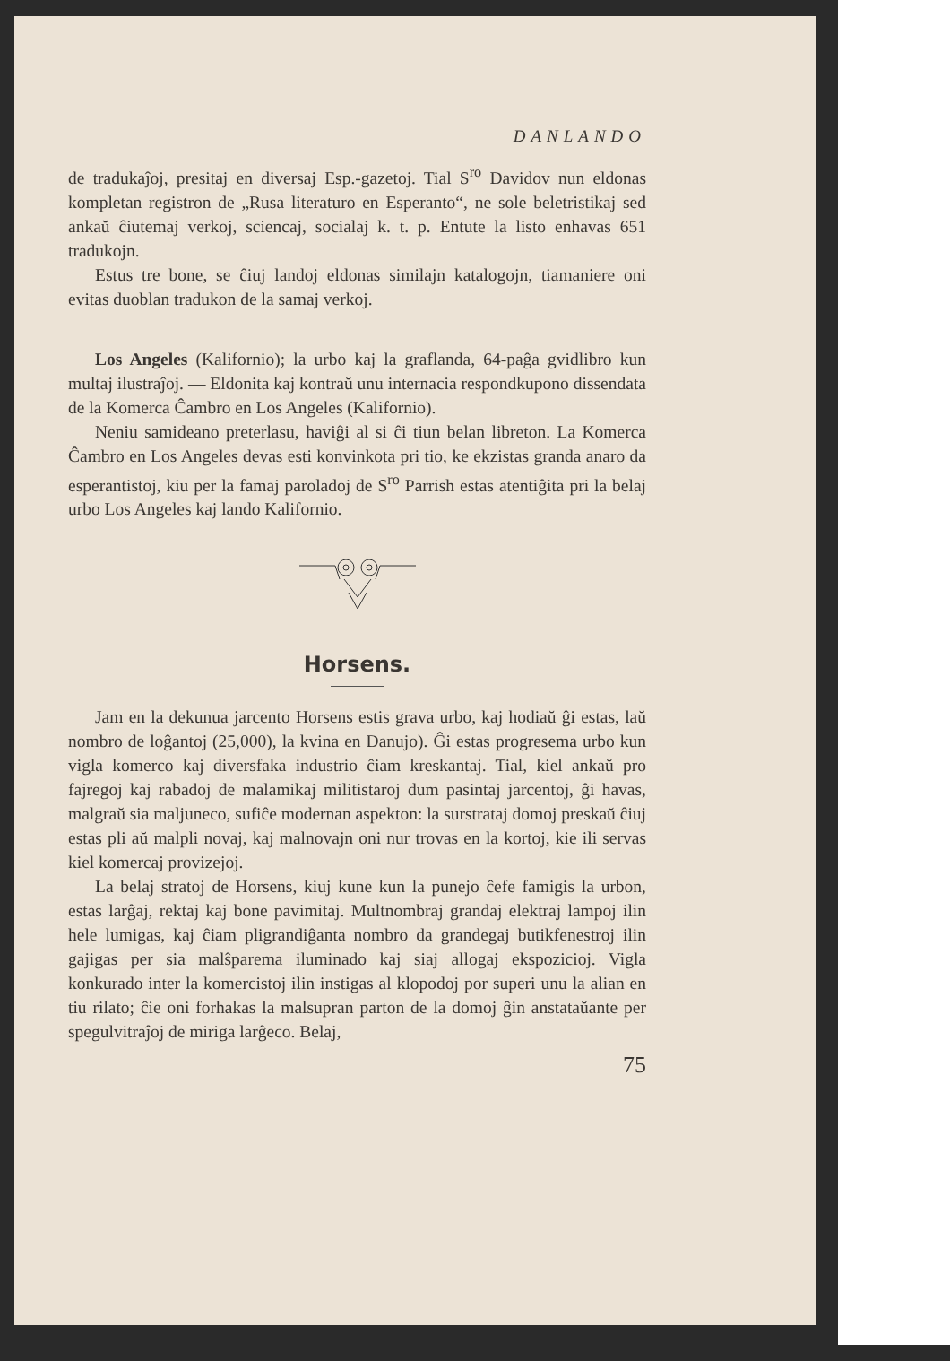DANLANDO
de tradukaĵoj, presitaj en diversaj Esp.-gazetoj. Tial S<sup>ro</sup> Davidov nun eldonas kompletan registron de „Rusa literaturo en Esperanto“, ne sole beletristikaj sed ankaŭ ĉiutemaj verkoj, sciencaj, socialaj k. t. p. Entute la listo enhavas 651 tradukojn.
Estus tre bone, se ĉiuj landoj eldonas similajn katalogojn, tiamaniere oni evitas duoblan tradukon de la samaj verkoj.
Los Angeles (Kalifornio); la urbo kaj la graflanda, 64-paĝa gvidlibro kun multaj ilustraĵoj. — Eldonita kaj kontraŭ unu internacia respondkupono dissendata de la Komerca Ĉambro en Los Angeles (Kalifornio).
Neniu samideano preterlasu, haviĝi al si ĉi tiun belan libreton. La Komerca Ĉambro en Los Angeles devas esti konvinkota pri tio, ke ekzistas granda anaro da esperantistoj, kiu per la famaj paroladoj de S<sup>ro</sup> Parrish estas atentiĝita pri la belaj urbo Los Angeles kaj lando Kalifornio.
Horsens.
Jam en la dekunua jarcento Horsens estis grava urbo, kaj hodiaŭ ĝi estas, laŭ nombro de loĝantoj (25,000), la kvina en Danujo). Ĝi estas progresema urbo kun vigla komerco kaj diversfaka industrio ĉiam kreskantaj. Tial, kiel ankaŭ pro fajregoj kaj rabadoj de malamikaj militistaroj dum pasintaj jarcentoj, ĝi havas, malgraŭ sia maljuneco, sufiĉe modernan aspekton: la surstrataj domoj preskaŭ ĉiuj estas pli aŭ malpli novaj, kaj malnovajn oni nur trovas en la kortoj, kie ili servas kiel komercaj provizejoj.
La belaj stratoj de Horsens, kiuj kune kun la punejo ĉefe famigis la urbon, estas larĝaj, rektaj kaj bone pavimitaj. Multnombraj grandaj elektraj lampoj ilin hele lumigas, kaj ĉiam pligrandiĝanta nombro da grandegaj butikfenestroj ilin gajigas per sia malŝparema iluminado kaj siaj allogaj ekspozicioj. Vigla konkurado inter la komercistoj ilin instigas al klopodoj por superi unu la alian en tiu rilato; ĉie oni forhakas la malsupran parton de la domoj ĝin anstataŭante per spegulvitraĵoj de miriga larĝeco. Belaj,
75